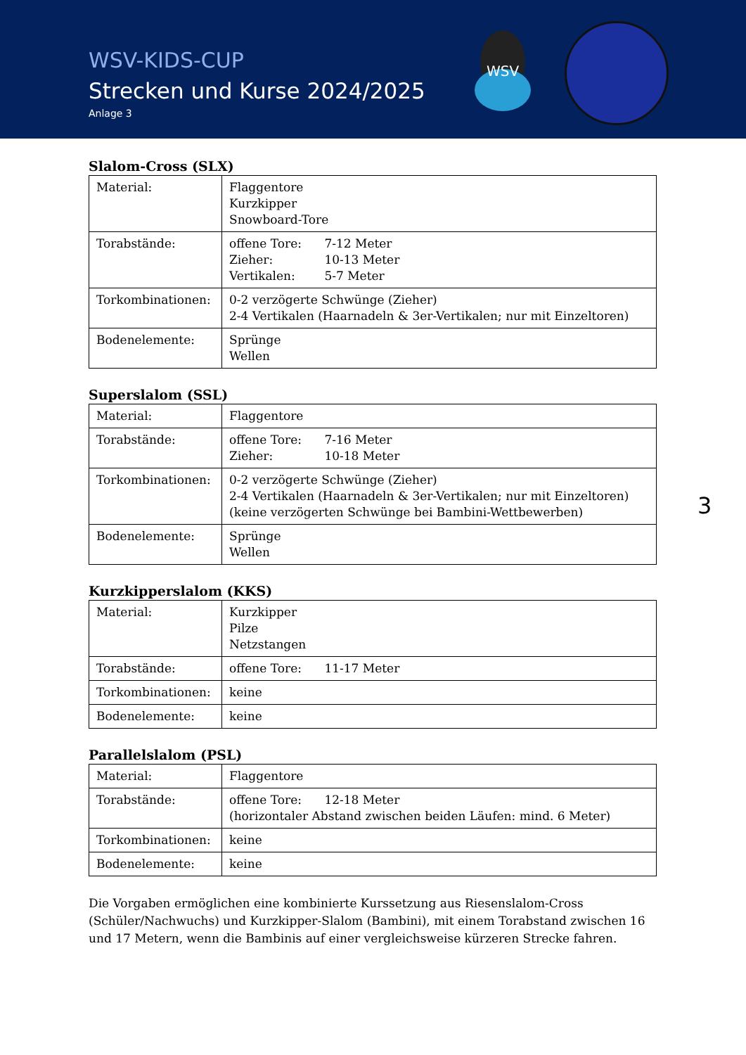WSV-KIDS-CUP
Strecken und Kurse 2024/2025
Anlage 3
WSV
Slalom-Cross (SLX)
| Material: | Flaggentore Kurzkipper Snowboard-Tore |
| Torabstände: | offene Tore: 7-12 Meter Zieher: 10-13 Meter Vertikalen: 5-7 Meter |
| Torkombinationen: | 0-2 verzögerte Schwünge (Zieher) 2-4 Vertikalen (Haarnadeln & 3er-Vertikalen; nur mit Einzeltoren) |
| Bodenelemente: | Sprünge Wellen |
Superslalom (SSL)
| Material: | Flaggentore |
| Torabstände: | offene Tore: 7-16 Meter Zieher: 10-18 Meter |
| Torkombinationen: | 0-2 verzögerte Schwünge (Zieher) 2-4 Vertikalen (Haarnadeln & 3er-Vertikalen; nur mit Einzeltoren) (keine verzögerten Schwünge bei Bambini-Wettbewerben) |
| Bodenelemente: | Sprünge Wellen |
Kurzkipperslalom (KKS)
| Material: | Kurzkipper Pilze Netzstangen |
| Torabstände: | offene Tore: 11-17 Meter |
| Torkombinationen: | keine |
| Bodenelemente: | keine |
Parallelslalom (PSL)
| Material: | Flaggentore |
| Torabstände: | offene Tore: 12-18 Meter (horizontaler Abstand zwischen beiden Läufen: mind. 6 Meter) |
| Torkombinationen: | keine |
| Bodenelemente: | keine |
Die Vorgaben ermöglichen eine kombinierte Kurssetzung aus Riesenslalom-Cross (Schüler/Nachwuchs) und Kurzkipper-Slalom (Bambini), mit einem Torabstand zwischen 16 und 17 Metern, wenn die Bambinis auf einer vergleichsweise kürzeren Strecke fahren.
3